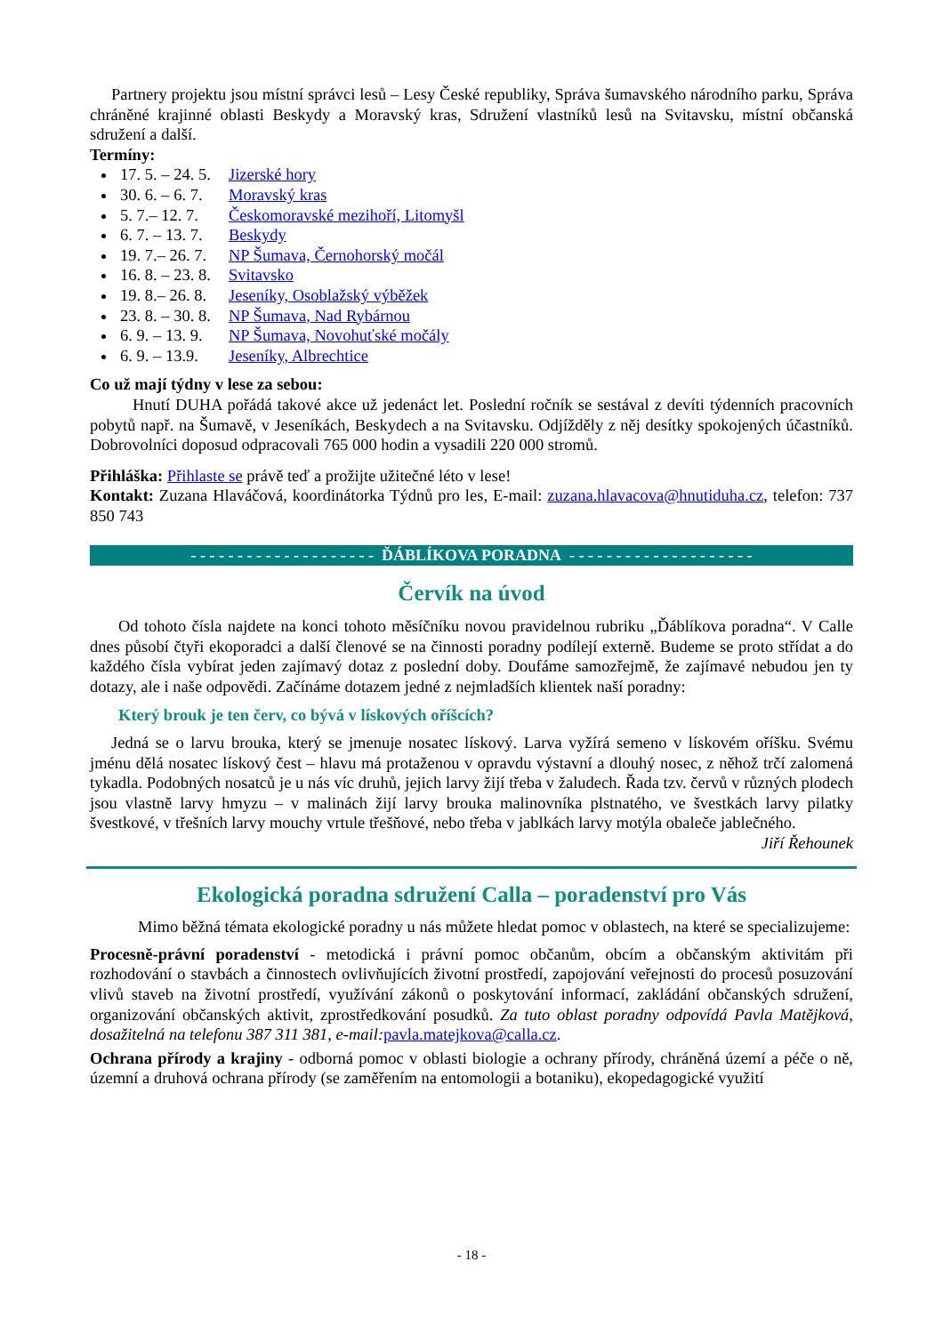Partnery projektu jsou místní správci lesů – Lesy České republiky, Správa šumavského národního parku, Správa chráněné krajinné oblasti Beskydy a Moravský kras, Sdružení vlastníků lesů na Svitavsku, místní občanská sdružení a další.
Termíny:
17. 5. – 24. 5. Jizerské hory
30. 6. – 6. 7. Moravský kras
5. 7.– 12. 7. Českomoravské mezihoří, Litomyšl
6. 7. – 13. 7. Beskydy
19. 7.– 26. 7. NP Šumava, Černohorský močál
16. 8. – 23. 8. Svitavsko
19. 8.– 26. 8. Jeseníky, Osoblažský výběžek
23. 8. – 30. 8. NP Šumava, Nad Rybárnou
6. 9. – 13. 9. NP Šumava, Novohuťské močály
6. 9. – 13.9. Jeseníky, Albrechtice
Co už mají týdny v lese za sebou:
Hnutí DUHA pořádá takové akce už jedenáct let. Poslední ročník se sestával z devíti týdenních pracovních pobytů např. na Šumavě, v Jeseníkách, Beskydech a na Svitavsku. Odjížděly z něj desítky spokojených účastníků. Dobrovolníci doposud odpracovali 765 000 hodin a vysadili 220 000 stromů.
Přihláška: Přihlaste se právě teď a prožijte užitečné léto v lese!
Kontakt: Zuzana Hlaváčová, koordinátorka Týdnů pro les, E-mail: zuzana.hlavacova@hnutiduha.cz, telefon: 737 850 743
- - - - - - - - - - - - - - - - - - - - ĎÁBLÍKOVA PORADNA - - - - - - - - - - - - - - - - - - - -
Červík na úvod
Od tohoto čísla najdete na konci tohoto měsíčníku novou pravidelnou rubriku „Ďáblíkova poradna“. V Calle dnes působí čtyři ekoporadci a další členové se na činnosti poradny podílejí externě. Budeme se proto střídat a do každého čísla vybírat jeden zajímavý dotaz z poslední doby. Doufáme samozřejmě, že zajímavé nebudou jen ty dotazy, ale i naše odpovědi. Začínáme dotazem jedné z nejmladších klientek naší poradny:
Který brouk je ten červ, co bývá v lískových oříšcích?
Jedná se o larvu brouka, který se jmenuje nosatec lískový. Larva vyžírá semeno v lískovém oříšku. Svému jménu dělá nosatec lískový čest – hlavu má protaženou v opravdu výstavní a dlouhý nosec, z něhož trčí zalomená tykadla. Podobných nosatců je u nás víc druhů, jejich larvy žijí třeba v žaludech. Řada tzv. červů v různých plodech jsou vlastně larvy hmyzu – v malinách žijí larvy brouka malinovníka plstnatého, ve švestkách larvy pilatky švestkové, v třešních larvy mouchy vrtule třešňové, nebo třeba v jablkách larvy motýla obaleče jablečného.
Jiří Řehounek
Ekologická poradna sdružení Calla – poradenství pro Vás
Mimo běžná témata ekologické poradny u nás můžete hledat pomoc v oblastech, na které se specializujeme:
Procesně-právní poradenství - metodická i právní pomoc občanům, obcím a občanským aktivitám při rozhodování o stavbách a činnostech ovlivňujících životní prostředí, zapojování veřejnosti do procesů posuzování vlivů staveb na životní prostředí, využívání zákonů o poskytování informací, zakládání občanských sdružení, organizování občanských aktivit, zprostředkování posudků. Za tuto oblast poradny odpovídá Pavla Matějková, dosažitelná na telefonu 387 311 381, e-mail: pavla.matejkova@calla.cz.
Ochrana přírody a krajiny - odborná pomoc v oblasti biologie a ochrany přírody, chráněná území a péče o ně, územní a druhová ochrana přírody (se zaměřením na entomologii a botaniku), ekopedagogické využití
- 18 -